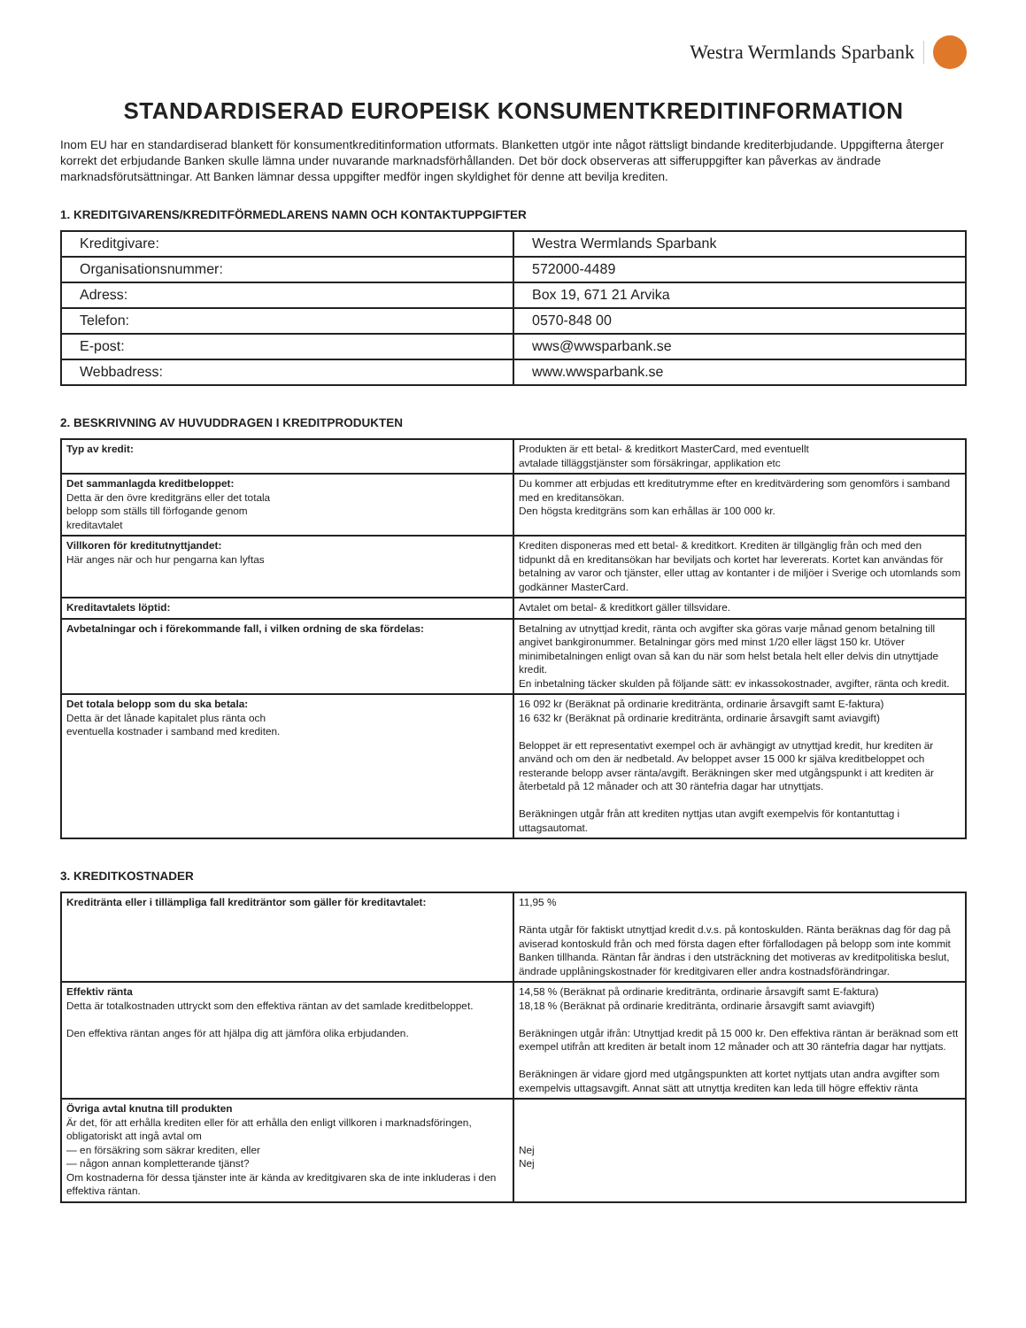Westra Wermlands Sparbank
STANDARDISERAD EUROPEISK KONSUMENTKREDITINFORMATION
Inom EU har en standardiserad blankett för konsumentkreditinformation utformats. Blanketten utgör inte något rättsligt bindande krediterbjudande. Uppgifterna återger korrekt det erbjudande Banken skulle lämna under nuvarande marknadsförhållanden. Det bör dock observeras att sifferuppgifter kan påverkas av ändrade marknadsförutsättningar. Att Banken lämnar dessa uppgifter medför ingen skyldighet för denne att bevilja krediten.
1. KREDITGIVARENS/KREDITFÖRMEDLARENS NAMN OCH KONTAKTUPPGIFTER
| Kreditgivare: | Westra Wermlands Sparbank |
| Organisationsnummer: | 572000-4489 |
| Adress: | Box 19, 671 21 Arvika |
| Telefon: | 0570-848 00 |
| E-post: | wws@wwsparbank.se |
| Webbadress: | www.wwsparbank.se |
2. BESKRIVNING AV HUVUDDRAGEN I KREDITPRODUKTEN
| Typ av kredit: | Produkten är ett betal- & kreditkort MasterCard, med eventuellt avtalade tilläggstjänster som försäkringar, applikation etc |
| Det sammanlagda kreditbeloppet: Detta är den övre kreditgräns eller det totala belopp som ställs till förfogande genom kreditavtalet | Du kommer att erbjudas ett kreditutrymme efter en kreditvärdering som genomförs i samband med en kreditansökan. Den högsta kreditgräns som kan erhållas är 100 000 kr. |
| Villkoren för kreditutnyttjandet: Här anges när och hur pengarna kan lyftas | Krediten disponeras med ett betal- & kreditkort. Krediten är tillgänglig från och med den tidpunkt då en kreditansökan har beviljats och kortet har levererats. Kortet kan användas för betalning av varor och tjänster, eller uttag av kontanter i de miljöer i Sverige och utomlands som godkänner MasterCard. |
| Kreditavtalets löptid: | Avtalet om betal- & kreditkort gäller tillsvidare. |
| Avbetalningar och i förekommande fall, i vilken ordning de ska fördelas: | Betalning av utnyttjad kredit, ränta och avgifter ska göras varje månad genom betalning till angivet bankgironummer. Betalningar görs med minst 1/20 eller lägst 150 kr. Utöver minimibetalningen enligt ovan så kan du när som helst betala helt eller delvis din utnyttjade kredit. En inbetalning täcker skulden på följande sätt: ev inkassokostnader, avgifter, ränta och kredit. |
| Det totala belopp som du ska betala: Detta är det lånade kapitalet plus ränta och eventuella kostnader i samband med krediten. | 16 092 kr (Beräknat på ordinarie kreditränta, ordinarie årsavgift samt E-faktura) 16 632 kr (Beräknat på ordinarie kreditränta, ordinarie årsavgift samt aviavgift) Beloppet är ett representativt exempel och är avhängigt av utnyttjad kredit, hur krediten är använd och om den är nedbetald. Av beloppet avser 15 000 kr själva kreditbeloppet och resterande belopp avser ränta/avgift. Beräkningen sker med utgångspunkt i att krediten är återbetald på 12 månader och att 30 räntefria dagar har utnyttjats. Beräkningen utgår från att krediten nyttjas utan avgift exempelvis för kontantuttag i uttagsautomat. |
3. KREDITKOSTNADER
| Kreditränta eller i tillämpliga fall krediträntor som gäller för kreditavtalet: | 11,95 % Ränta utgår för faktiskt utnyttjad kredit d.v.s. på kontoskulden. Ränta beräknas dag för dag på aviserad kontoskuld från och med första dagen efter förfallodagen på belopp som inte kommit Banken tillhanda. Räntan får ändras i den utsträckning det motiveras av kreditpolitiska beslut, ändrade upplåningskostnader för kreditgivaren eller andra kostnadsförändringar. |
| Effektiv ränta Detta är totalkostnaden uttryckt som den effektiva räntan av det samlade kreditbeloppet. Den effektiva räntan anges för att hjälpa dig att jämföra olika erbjudanden. | 14,58 % (Beräknat på ordinarie kreditränta, ordinarie årsavgift samt E-faktura) 18,18 % (Beräknat på ordinarie kreditränta, ordinarie årsavgift samt aviavgift) Beräkningen utgår ifrån: Utnyttjad kredit på 15 000 kr. Den effektiva räntan är beräknad som ett exempel utifrån att krediten är betalt inom 12 månader och att 30 räntefria dagar har nyttjats. Beräkningen är vidare gjord med utgångspunkten att kortet nyttjats utan andra avgifter som exempelvis uttagsavgift. Annat sätt att utnyttja krediten kan leda till högre effektiv ränta |
| Övriga avtal knutna till produkten Är det, för att erhålla krediten eller för att erhålla den enligt villkoren i marknadsföringen, obligatoriskt att ingå avtal om — en försäkring som säkrar krediten, eller — någon annan kompletterande tjänst? Om kostnaderna för dessa tjänster inte är kända av kreditgivaren ska de inte inkluderas i den effektiva räntan. | Nej Nej |